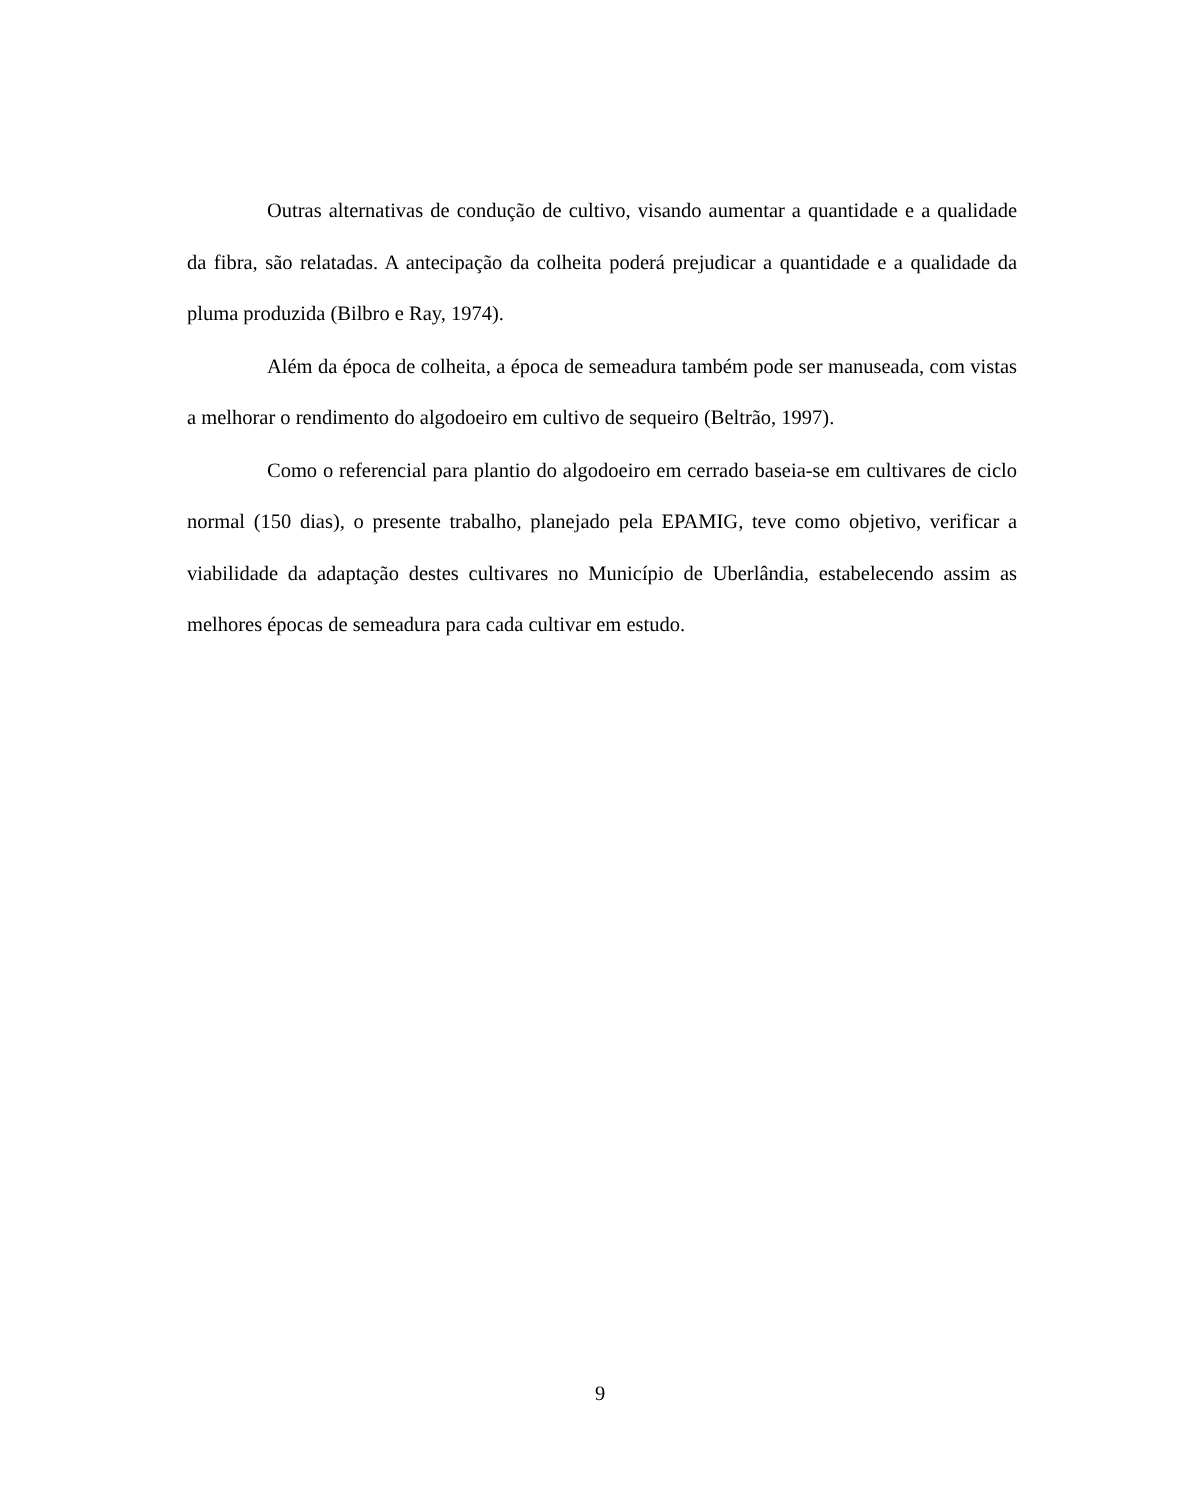Outras alternativas de condução de cultivo, visando aumentar a quantidade e a qualidade da fibra, são relatadas. A antecipação da colheita poderá prejudicar a quantidade e a qualidade da pluma produzida (Bilbro e Ray, 1974).
Além da época de colheita, a época de semeadura também pode ser manuseada, com vistas a melhorar o rendimento do algodoeiro em cultivo de sequeiro (Beltrão, 1997).
Como o referencial para plantio do algodoeiro em cerrado baseia-se em cultivares de ciclo normal (150 dias), o presente trabalho, planejado pela EPAMIG, teve como objetivo, verificar a viabilidade da adaptação destes cultivares no Município de Uberlândia, estabelecendo assim as melhores épocas de semeadura para cada cultivar em estudo.
9